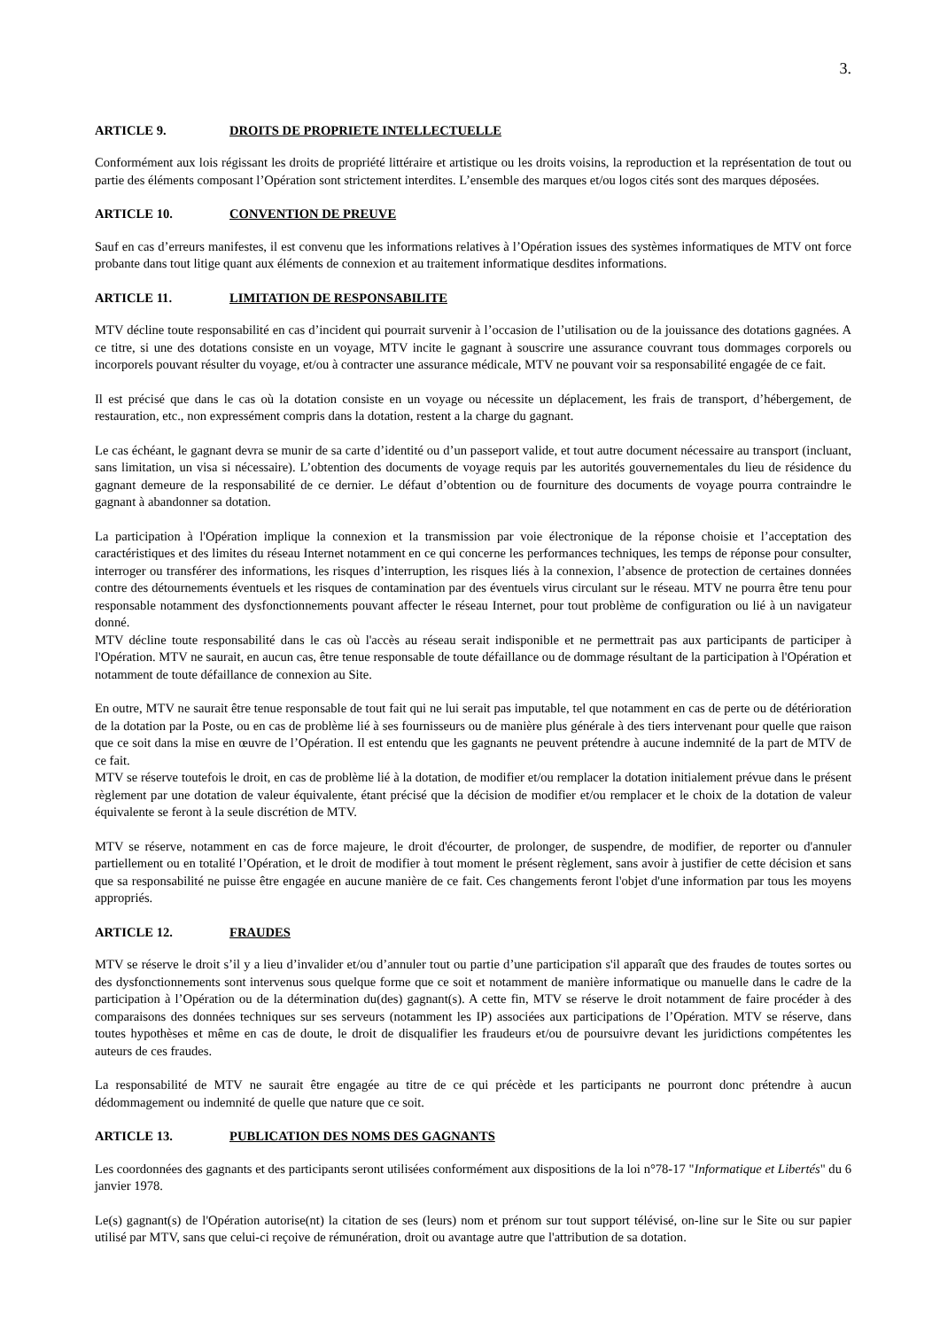3.
ARTICLE 9. DROITS DE PROPRIETE INTELLECTUELLE
Conformément aux lois régissant les droits de propriété littéraire et artistique ou les droits voisins, la reproduction et la représentation de tout ou partie des éléments composant l’Opération sont strictement interdites. L’ensemble des marques et/ou logos cités sont des marques déposées.
ARTICLE 10. CONVENTION DE PREUVE
Sauf en cas d’erreurs manifestes, il est convenu que les informations relatives à l’Opération issues des systèmes informatiques de MTV ont force probante dans tout litige quant aux éléments de connexion et au traitement informatique desdites informations.
ARTICLE 11. LIMITATION DE RESPONSABILITE
MTV décline toute responsabilité en cas d’incident qui pourrait survenir à l’occasion de l’utilisation ou de la jouissance des dotations gagnées. A ce titre, si une des dotations consiste en un voyage, MTV incite le gagnant à souscrire une assurance couvrant tous dommages corporels ou incorporels pouvant résulter du voyage, et/ou à contracter une assurance médicale, MTV ne pouvant voir sa responsabilité engagée de ce fait.
Il est précisé que dans le cas où la dotation consiste en un voyage ou nécessite un déplacement, les frais de transport, d’hébergement, de restauration, etc., non expressément compris dans la dotation, restent a la charge du gagnant.
Le cas échéant, le gagnant devra se munir de sa carte d’identité ou d’un passeport valide, et tout autre document nécessaire au transport (incluant, sans limitation, un visa si nécessaire). L’obtention des documents de voyage requis par les autorités gouvernementales du lieu de résidence du gagnant demeure de la responsabilité de ce dernier. Le défaut d’obtention ou de fourniture des documents de voyage pourra contraindre le gagnant à abandonner sa dotation.
La participation à l'Opération implique la connexion et la transmission par voie électronique de la réponse choisie et l’acceptation des caractéristiques et des limites du réseau Internet notamment en ce qui concerne les performances techniques, les temps de réponse pour consulter, interroger ou transférer des informations, les risques d’interruption, les risques liés à la connexion, l’absence de protection de certaines données contre des détournements éventuels et les risques de contamination par des éventuels virus circulant sur le réseau. MTV ne pourra être tenu pour responsable notamment des dysfonctionnements pouvant affecter le réseau Internet, pour tout problème de configuration ou lié à un navigateur donné.
MTV décline toute responsabilité dans le cas où l'accès au réseau serait indisponible et ne permettrait pas aux participants de participer à l'Opération. MTV ne saurait, en aucun cas, être tenue responsable de toute défaillance ou de dommage résultant de la participation à l'Opération et notamment de toute défaillance de connexion au Site.
En outre, MTV ne saurait être tenue responsable de tout fait qui ne lui serait pas imputable, tel que notamment en cas de perte ou de détérioration de la dotation par la Poste, ou en cas de problème lié à ses fournisseurs ou de manière plus générale à des tiers intervenant pour quelle que raison que ce soit dans la mise en œuvre de l’Opération. Il est entendu que les gagnants ne peuvent prétendre à aucune indemnité de la part de MTV de ce fait.
MTV se réserve toutefois le droit, en cas de problème lié à la dotation, de modifier et/ou remplacer la dotation initialement prévue dans le présent règlement par une dotation de valeur équivalente, étant précisé que la décision de modifier et/ou remplacer et le choix de la dotation de valeur équivalente se feront à la seule discrétion de MTV.
MTV se réserve, notamment en cas de force majeure, le droit d'écourter, de prolonger, de suspendre, de modifier, de reporter ou d'annuler partiellement ou en totalité l’Opération, et le droit de modifier à tout moment le présent règlement, sans avoir à justifier de cette décision et sans que sa responsabilité ne puisse être engagée en aucune manière de ce fait. Ces changements feront l'objet d'une information par tous les moyens appropriés.
ARTICLE 12. FRAUDES
MTV se réserve le droit s’il y a lieu d’invalider et/ou d’annuler tout ou partie d’une participation s'il apparaît que des fraudes de toutes sortes ou des dysfonctionnements sont intervenus sous quelque forme que ce soit et notamment de manière informatique ou manuelle dans le cadre de la participation à l’Opération ou de la détermination du(des) gagnant(s). A cette fin, MTV se réserve le droit notamment de faire procéder à des comparaisons des données techniques sur ses serveurs (notamment les IP) associées aux participations de l’Opération. MTV se réserve, dans toutes hypothèses et même en cas de doute, le droit de disqualifier les fraudeurs et/ou de poursuivre devant les juridictions compétentes les auteurs de ces fraudes.
La responsabilité de MTV ne saurait être engagée au titre de ce qui précède et les participants ne pourront donc prétendre à aucun dédommagement ou indemnité de quelle que nature que ce soit.
ARTICLE 13. PUBLICATION DES NOMS DES GAGNANTS
Les coordonnées des gagnants et des participants seront utilisées conformément aux dispositions de la loi n°78-17 "Informatique et Libertés" du 6 janvier 1978.
Le(s) gagnant(s) de l'Opération autorise(nt) la citation de ses (leurs) nom et prénom sur tout support télévisé, on-line sur le Site ou sur papier utilisé par MTV, sans que celui-ci reçoive de rémunération, droit ou avantage autre que l'attribution de sa dotation.